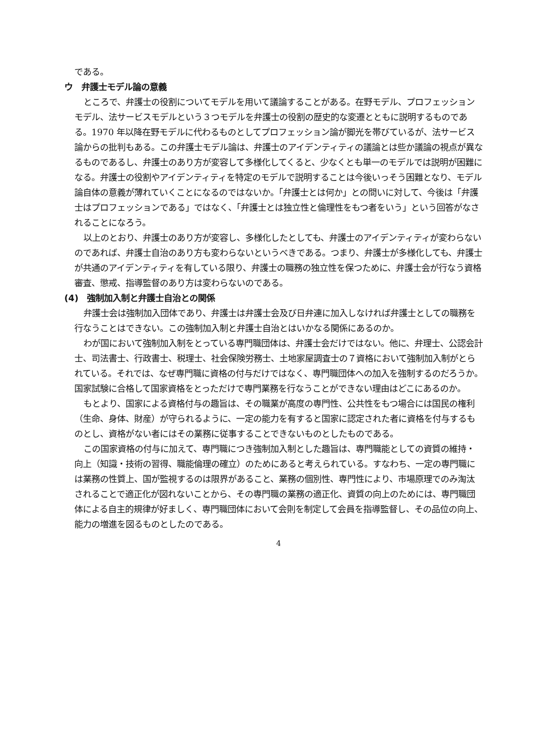である。
ウ　弁護士モデル論の意義
ところで、弁護士の役割についてモデルを用いて議論することがある。在野モデル、プロフェッションモデル、法サービスモデルという３つモデルを弁護士の役割の歴史的な変遷とともに説明するものである。1970 年以降在野モデルに代わるものとしてプロフェッション論が脚光を帯びているが、法サービス論からの批判もある。この弁護士モデル論は、弁護士のアイデンティティの議論とは些か議論の視点が異なるものであるし、弁護士のあり方が変容して多様化してくると、少なくとも単一のモデルでは説明が困難になる。弁護士の役割やアイデンティティを特定のモデルで説明することは今後いっそう困難となり、モデル論自体の意義が薄れていくことになるのではないか。「弁護士とは何か」との問いに対して、今後は「弁護士はプロフェッションである」ではなく、「弁護士とは独立性と倫理性をもつ者をいう」という回答がなされることになろう。
以上のとおり、弁護士のあり方が変容し、多様化したとしても、弁護士のアイデンティティが変わらないのであれば、弁護士自治のあり方も変わらないというべきである。つまり、弁護士が多様化しても、弁護士が共通のアイデンティティを有している限り、弁護士の職務の独立性を保つために、弁護士会が行なう資格審査、懲戒、指導監督のあり方は変わらないのである。
(4)　強制加入制と弁護士自治との関係
弁護士会は強制加入団体であり、弁護士は弁護士会及び日弁連に加入しなければ弁護士としての職務を行なうことはできない。この強制加入制と弁護士自治とはいかなる関係にあるのか。
わが国において強制加入制をとっている専門職団体は、弁護士会だけではない。他に、弁理士、公認会計士、司法書士、行政書士、税理士、社会保険労務士、土地家屋調査士の７資格において強制加入制がとられている。それでは、なぜ専門職に資格の付与だけではなく、専門職団体への加入を強制するのだろうか。国家試験に合格して国家資格をとっただけで専門業務を行なうことができない理由はどこにあるのか。
もとより、国家による資格付与の趣旨は、その職業が高度の専門性、公共性をもつ場合には国民の権利（生命、身体、財産）が守られるように、一定の能力を有すると国家に認定された者に資格を付与するものとし、資格がない者にはその業務に従事することできないものとしたものである。
この国家資格の付与に加えて、専門職につき強制加入制とした趣旨は、専門職能としての資質の維持・向上（知識・技術の習得、職能倫理の確立）のためにあると考えられている。すなわち、一定の専門職には業務の性質上、国が監視するのは限界があること、業務の個別性、専門性により、市場原理でのみ淘汰されることで適正化が図れないことから、その専門職の業務の適正化、資質の向上のためには、専門職団体による自主的規律が好ましく、専門職団体において会則を制定して会員を指導監督し、その品位の向上、能力の増進を図るものとしたのである。
4